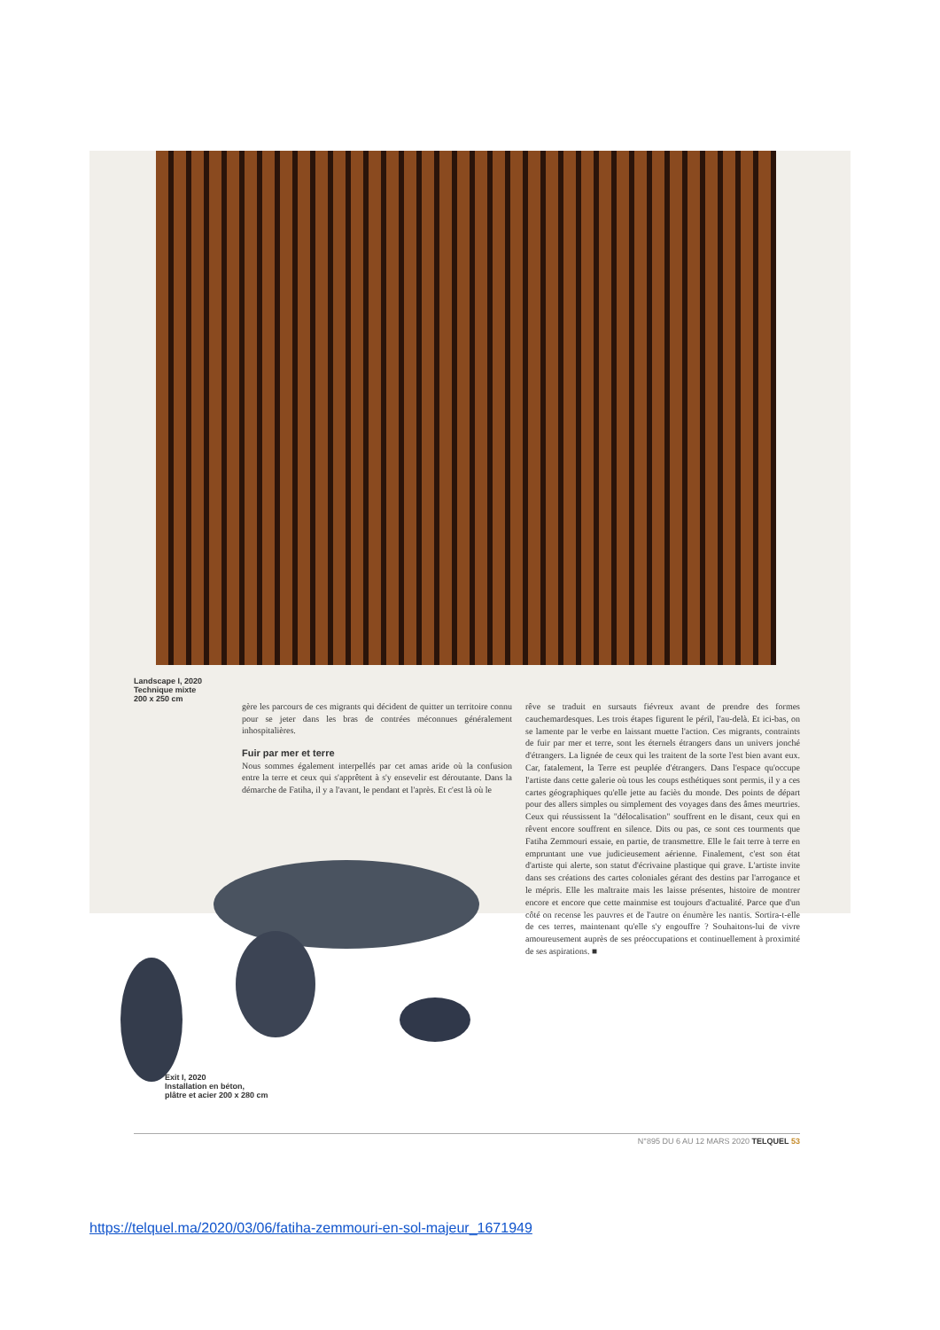Landscape I, 2020
Technique mixte
200 x 250 cm
gère les parcours de ces migrants qui décident de quitter un territoire connu pour se jeter dans les bras de contrées méconnues généralement inhospitalières.
Fuir par mer et terre
Nous sommes également interpellés par cet amas aride où la confusion entre la terre et ceux qui s'apprêtent à s'y ensevelir est déroutante. Dans la démarche de Fatiha, il y a l'avant, le pendant et l'après. Et c'est là où le
rêve se traduit en sursauts fiévreux avant de prendre des formes cauchemardesques. Les trois étapes figurent le péril, l'au-delà. Et ici-bas, on se lamente par le verbe en laissant muette l'action. Ces migrants, contraints de fuir par mer et terre, sont les éternels étrangers dans un univers jonché d'étrangers. La lignée de ceux qui les traitent de la sorte l'est bien avant eux. Car, fatalement, la Terre est peuplée d'étrangers. Dans l'espace qu'occupe l'artiste dans cette galerie où tous les coups esthétiques sont permis, il y a ces cartes géographiques qu'elle jette au faciès du monde. Des points de départ pour des allers simples ou simplement des voyages dans des âmes meurtries. Ceux qui réussissent la "délocalisation" souffrent en le disant, ceux qui en rêvent encore souffrent en silence. Dits ou pas, ce sont ces tourments que Fatiha Zemmouri essaie, en partie, de transmettre. Elle le fait terre à terre en empruntant une vue judicieusement aérienne. Finalement, c'est son état d'artiste qui alerte, son statut d'écrivaine plastique qui grave. L'artiste invite dans ses créations des cartes coloniales gérant des destins par l'arrogance et le mépris. Elle les maltraite mais les laisse présentes, histoire de montrer encore et encore que cette mainmise est toujours d'actualité. Parce que d'un côté on recense les pauvres et de l'autre on énumère les nantis. Sortira-t-elle de ces terres, maintenant qu'elle s'y engouffre ? Souhaitons-lui de vivre amoureusement auprès de ses préoccupations et continuellement à proximité de ses aspirations. ■
Exit I, 2020
Installation en béton,
plâtre et acier 200 x 280 cm
N°895 DU 6 AU 12 MARS 2020 TELQUEL 53
https://telquel.ma/2020/03/06/fatiha-zemmouri-en-sol-majeur_1671949